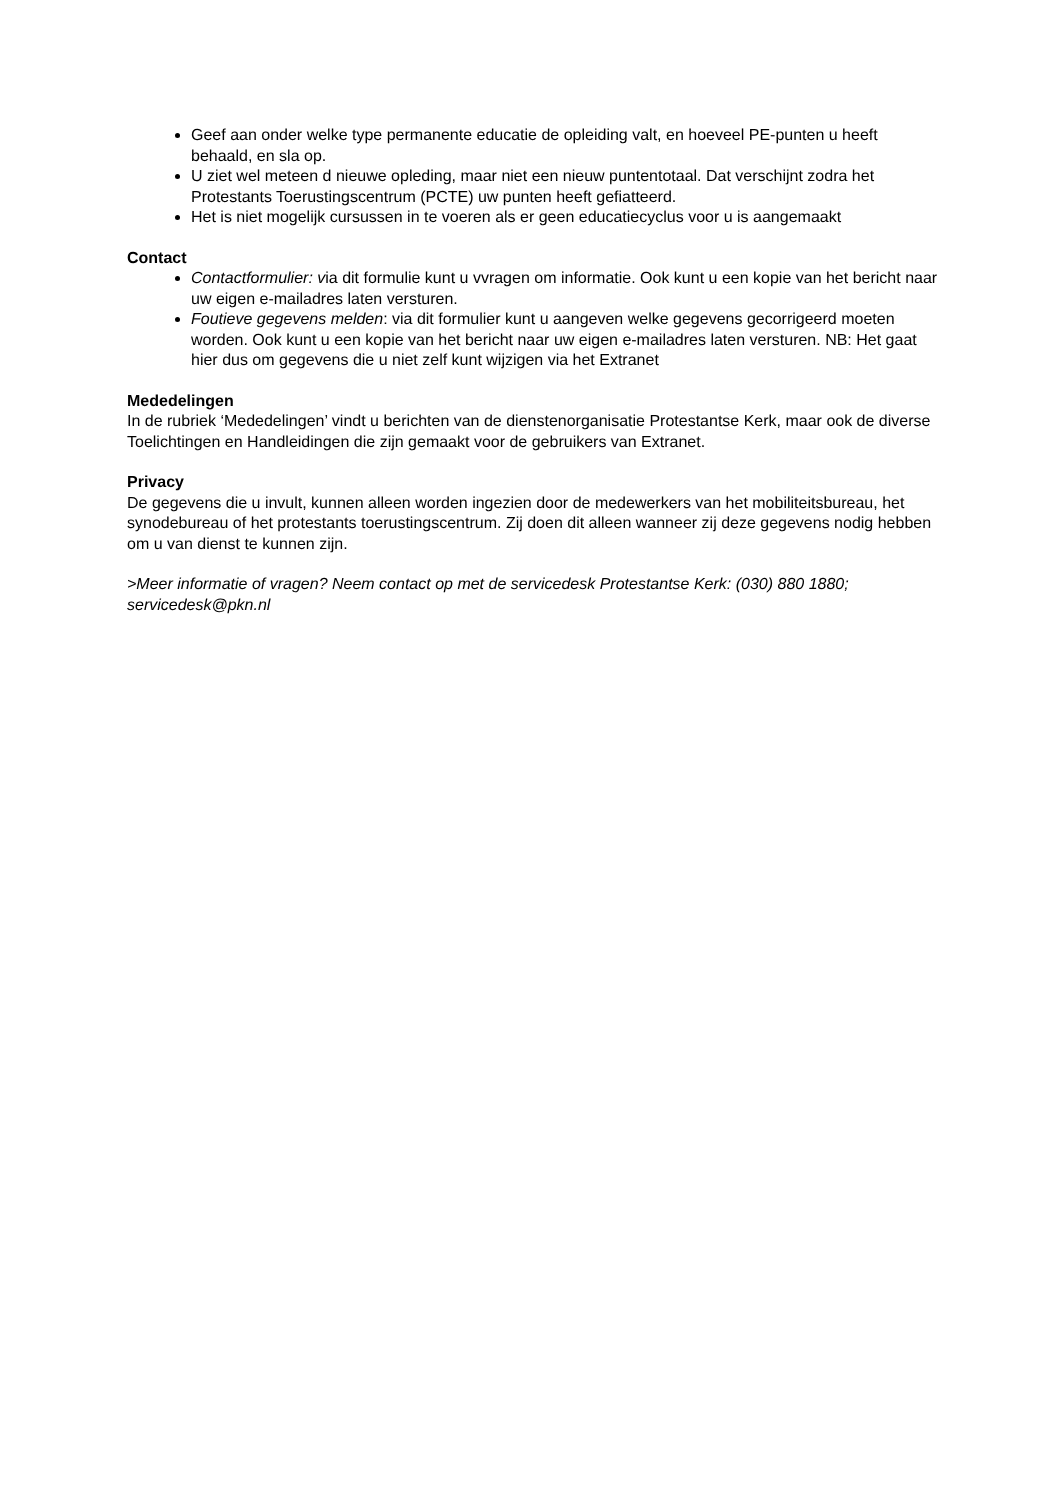Geef aan onder welke type permanente educatie de opleiding valt, en hoeveel PE-punten u heeft behaald, en sla op.
U ziet wel meteen d nieuwe opleding, maar niet een nieuw puntentotaal. Dat verschijnt zodra het Protestants Toerustingscentrum (PCTE) uw punten heeft gefiatteerd.
Het is niet mogelijk cursussen in te voeren als er geen educatiecyclus voor u is aangemaakt
Contact
Contactformulier: via dit formulie kunt u vvragen om informatie. Ook kunt u een kopie van het bericht naar uw eigen e-mailadres laten versturen.
Foutieve gegevens melden: via dit formulier kunt u aangeven welke gegevens gecorrigeerd moeten worden. Ook kunt u een kopie van het bericht naar uw eigen e-mailadres laten versturen. NB: Het gaat hier dus om gegevens die u niet zelf kunt wijzigen via het Extranet
Mededelingen
In de rubriek ‘Mededelingen’ vindt u berichten van de dienstenorganisatie Protestantse Kerk, maar ook de diverse Toelichtingen en Handleidingen die zijn gemaakt voor de gebruikers van Extranet.
Privacy
De gegevens die u invult, kunnen alleen worden ingezien door de medewerkers van het mobiliteitsbureau, het synodebureau of het protestants toerustingscentrum. Zij doen dit alleen wanneer zij deze gegevens nodig hebben om u van dienst te kunnen zijn.
>Meer informatie of vragen? Neem contact op met de servicedesk Protestantse Kerk: (030) 880 1880; servicedesk@pkn.nl